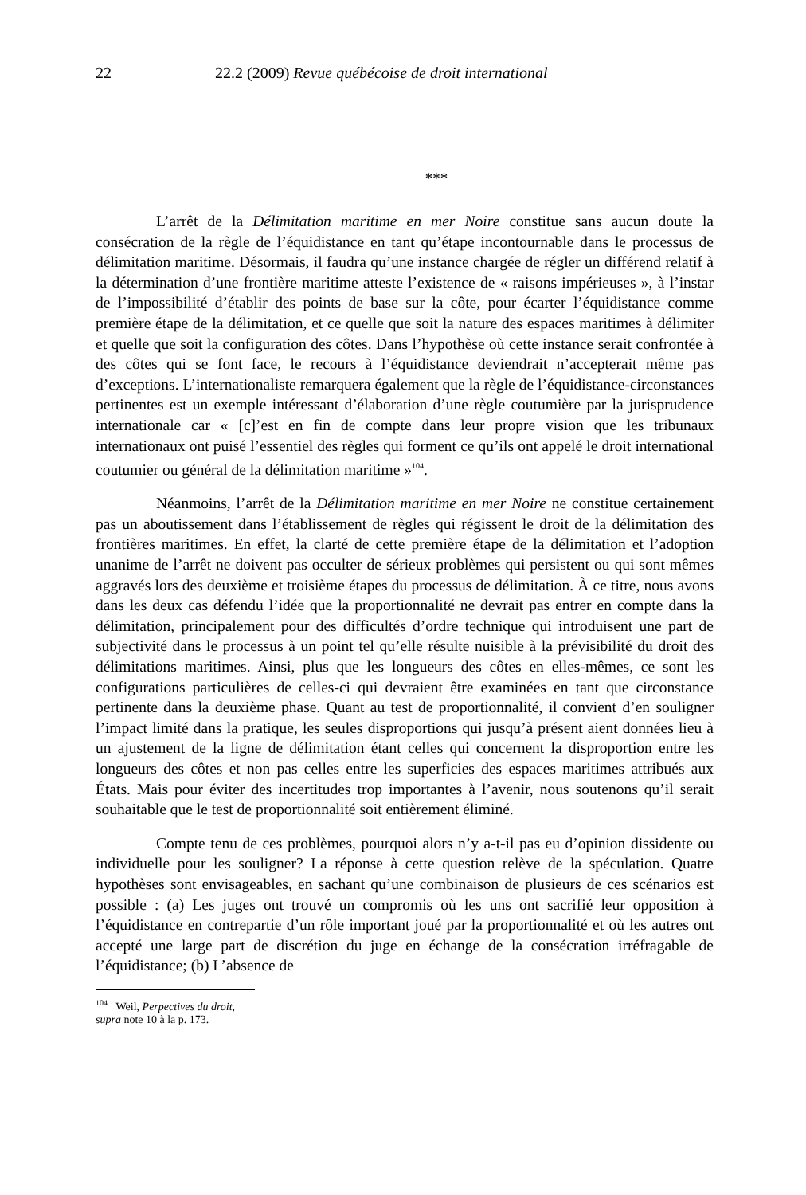22 22.2 (2009) Revue québécoise de droit international
***
L’arrêt de la Délimitation maritime en mer Noire constitue sans aucun doute la consécration de la règle de l’équidistance en tant qu’étape incontournable dans le processus de délimitation maritime. Désormais, il faudra qu’une instance chargée de régler un différend relatif à la détermination d’une frontière maritime atteste l’existence de « raisons impérieuses », à l’instar de l’impossibilité d’établir des points de base sur la côte, pour écarter l’équidistance comme première étape de la délimitation, et ce quelle que soit la nature des espaces maritimes à délimiter et quelle que soit la configuration des côtes. Dans l’hypothèse où cette instance serait confrontée à des côtes qui se font face, le recours à l’équidistance deviendrait n’accepterait même pas d’exceptions. L’internationaliste remarquera également que la règle de l’équidistance-circonstances pertinentes est un exemple intéressant d’élaboration d’une règle coutumière par la jurisprudence internationale car « [c]’est en fin de compte dans leur propre vision que les tribunaux internationaux ont puisé l’essentiel des règles qui forment ce qu’ils ont appelé le droit international coutumier ou général de la délimitation maritime »<sup>104</sup>.
Néanmoins, l’arrêt de la Délimitation maritime en mer Noire ne constitue certainement pas un aboutissement dans l’établissement de règles qui régissent le droit de la délimitation des frontières maritimes. En effet, la clarté de cette première étape de la délimitation et l’adoption unanime de l’arrêt ne doivent pas occulter de sérieux problèmes qui persistent ou qui sont mêmes aggravés lors des deuxième et troisième étapes du processus de délimitation. À ce titre, nous avons dans les deux cas défendu l’idée que la proportionnalité ne devrait pas entrer en compte dans la délimitation, principalement pour des difficultés d’ordre technique qui introduisent une part de subjectivité dans le processus à un point tel qu’elle résulte nuisible à la prévisibilité du droit des délimitations maritimes. Ainsi, plus que les longueurs des côtes en elles-mêmes, ce sont les configurations particulières de celles-ci qui devraient être examinées en tant que circonstance pertinente dans la deuxième phase. Quant au test de proportionnalité, il convient d’en souligner l’impact limité dans la pratique, les seules disproportions qui jusqu’à présent aient données lieu à un ajustement de la ligne de délimitation étant celles qui concernent la disproportion entre les longueurs des côtes et non pas celles entre les superficies des espaces maritimes attribués aux États. Mais pour éviter des incertitudes trop importantes à l’avenir, nous soutenons qu’il serait souhaitable que le test de proportionnalité soit entièrement éliminé.
Compte tenu de ces problèmes, pourquoi alors n’y a-t-il pas eu d’opinion dissidente ou individuelle pour les souligner? La réponse à cette question relève de la spéculation. Quatre hypothèses sont envisageables, en sachant qu’une combinaison de plusieurs de ces scénarios est possible : (a) Les juges ont trouvé un compromis où les uns ont sacrifié leur opposition à l’équidistance en contrepartie d’un rôle important joué par la proportionnalité et où les autres ont accepté une large part de discrétion du juge en échange de la consécration irréfragable de l’équidistance; (b) L’absence de
<sup>104</sup> Weil, Perpectives du droit, supra note 10 à la p. 173.